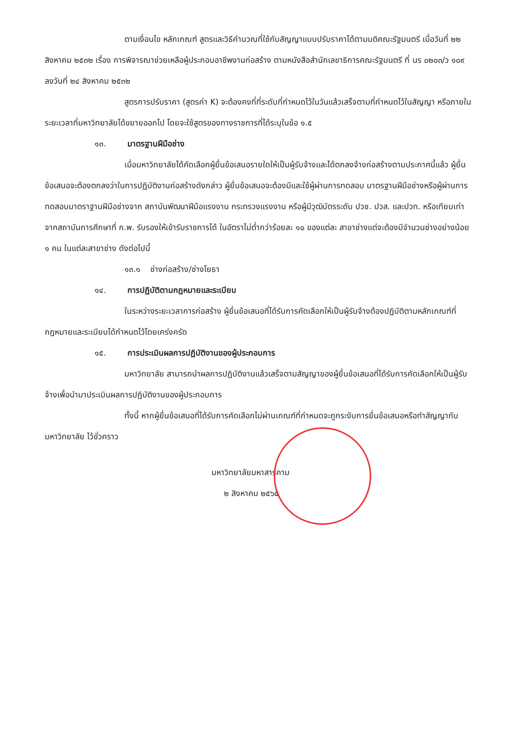ตามเงื่อนไข หลักเกณฑ์ สูตรและวิธีคำนวณที่ใช้กับสัญญาแบบปรับราคาได้ตามมติคณะรัฐมนตรี เมื่อวันที่ ๒๒ สิงหาคม ๒๕๓๒ เรื่อง การพิจารณาช่วยเหลือผู้ประกอบอาชีพงานก่อสร้าง ตามหนังสือสำนักเลขาธิการคณะรัฐมนตรี ที่ นร ๐๒๐๓/ว ๑๐๙ ลงวันที่ ๒๔ สิงหาคม ๒๕๓๒
สูตรการปรับราคา (สูตรค่า K) จะต้องคงที่ที่ระดับที่กำหนดไว้ในวันแล้วเสร็จตามที่กำหนดไว้ในสัญญา หรือภายในระยะเวลาที่มหาวิทยาลัยได้ขยายออกไป โดยจะใช้สูตรของทางราชการที่ได้ระบุในข้อ ๑.๕
๑๓. มาตรฐานฝีมือช่าง
เมื่อมหาวิทยาลัยได้คัดเลือกผู้ยื่นข้อเสนอรายใดให้เป็นผู้รับจ้างและได้ตกลงจ้างก่อสร้างตามประกาศนี้แล้ว ผู้ยื่นข้อเสนอจะต้องตกลงว่าในการปฏิบัติงานก่อสร้างดังกล่าว ผู้ยื่นข้อเสนอจะต้องมีและใช้ผู้ผ่านการทดสอบ มาตรฐานฝีมือช่างหรือผู้ผ่านการทดสอบมาตราฐานฝีมือช่างจาก สถาบันพัฒนาฝีมือแรงงาน กระทรวงแรงงาน หรือผู้มีวุฒิบัตรระดับ ปวช. ปวส. และปวท. หรือเทียบเท่าจากสถาบันการศึกษาที่ ก.พ. รับรองให้เข้ารับราชการได้ ในอัตราไม่ต่ำกว่าร้อยละ ๑๐ ของแต่ละ สาขาช่างแต่จะต้องมีจำนวนช่างอย่างน้อย ๑ คน ในแต่ละสาขาช่าง ดังต่อไปนี้
๑๓.๑ ช่างก่อสร้าง/ช่างโยธา
๑๔. การปฏิบัติตามกฎหมายและระเบียบ
ในระหว่างระยะเวลาการก่อสร้าง ผู้ยื่นข้อเสนอที่ได้รับการคัดเลือกให้เป็นผู้รับจ้างต้องปฏิบัติตามหลักเกณฑ์ที่กฎหมายและระเบียบได้กำหนดไว้โดยเคร่งครัด
๑๕. การประเมินผลการปฏิบัติงานของผู้ประกอบการ
มหาวิทยาลัย สามารถนำผลการปฏิบัติงานแล้วเสร็จตามสัญญาของผู้ยื่นข้อเสนอที่ได้รับการคัดเลือกให้เป็นผู้รับจ้างเพื่อนำมาประเมินผลการปฏิบัติงานของผู้ประกอบการ
ทั้งนี้ หากผู้ยื่นข้อเสนอที่ได้รับการคัดเลือกไม่ผ่านเกณฑ์ที่กำหนดจะถูกระงับการยื่นข้อเสนอหรือทำสัญญากับมหาวิทยาลัย ไว้ชั่วคราว
มหาวิทยาลัยมหาสารคาม
๒ สิงหาคม ๒๕๖๕